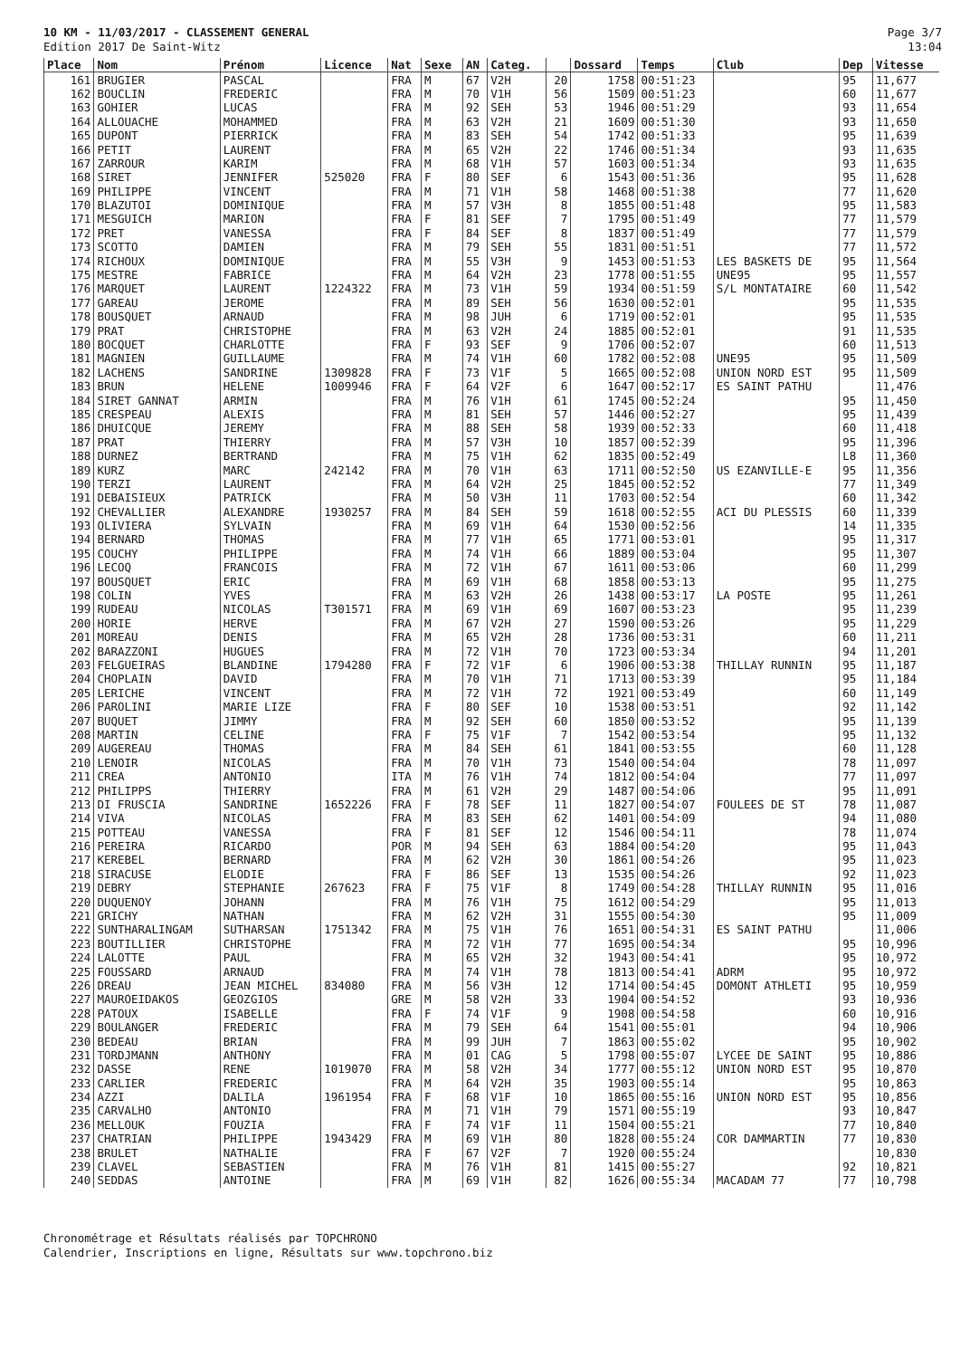10 KM - 11/03/2017 - CLASSEMENT GENERAL
Edition 2017 De Saint-Witz
Page 3/7
13:04
| Place | Nom | Prénom | Licence | Nat | Sexe | AN | Categ. | | Dossard | Temps | Club | Dep | Vitesse |
| --- | --- | --- | --- | --- | --- | --- | --- | --- | --- | --- | --- | --- | --- |
| 161 | BRUGIER | PASCAL | | FRA | M | 67 | V2H | 20 | 1758 | 00:51:23 | | 95 | 11,677 |
| 162 | BOUCLIN | FREDERIC | | FRA | M | 70 | V1H | 56 | 1509 | 00:51:23 | | 60 | 11,677 |
| 163 | GOHIER | LUCAS | | FRA | M | 92 | SEH | 53 | 1946 | 00:51:29 | | 93 | 11,654 |
| 164 | ALLOUACHE | MOHAMMED | | FRA | M | 63 | V2H | 21 | 1609 | 00:51:30 | | 93 | 11,650 |
| 165 | DUPONT | PIERRICK | | FRA | M | 83 | SEH | 54 | 1742 | 00:51:33 | | 95 | 11,639 |
| 166 | PETIT | LAURENT | | FRA | M | 65 | V2H | 22 | 1746 | 00:51:34 | | 93 | 11,635 |
| 167 | ZARROUR | KARIM | | FRA | M | 68 | V1H | 57 | 1603 | 00:51:34 | | 93 | 11,635 |
| 168 | SIRET | JENNIFER | 525020 | FRA | F | 80 | SEF | 6 | 1543 | 00:51:36 | | 95 | 11,628 |
| 169 | PHILIPPE | VINCENT | | FRA | M | 71 | V1H | 58 | 1468 | 00:51:38 | | 77 | 11,620 |
| 170 | BLAZUTOI | DOMINIQUE | | FRA | M | 57 | V3H | 8 | 1855 | 00:51:48 | | 95 | 11,583 |
| 171 | MESGUICH | MARION | | FRA | F | 81 | SEF | 7 | 1795 | 00:51:49 | | 77 | 11,579 |
| 172 | PRET | VANESSA | | FRA | F | 84 | SEF | 8 | 1837 | 00:51:49 | | 77 | 11,579 |
| 173 | SCOTTO | DAMIEN | | FRA | M | 79 | SEH | 55 | 1831 | 00:51:51 | | 77 | 11,572 |
| 174 | RICHOUX | DOMINIQUE | | FRA | M | 55 | V3H | 9 | 1453 | 00:51:53 | LES BASKETS DE | 95 | 11,564 |
| 175 | MESTRE | FABRICE | | FRA | M | 64 | V2H | 23 | 1778 | 00:51:55 | UNE95 | 95 | 11,557 |
| 176 | MARQUET | LAURENT | 1224322 | FRA | M | 73 | V1H | 59 | 1934 | 00:51:59 | S/L MONTATAIRE | 60 | 11,542 |
| 177 | GAREAU | JEROME | | FRA | M | 89 | SEH | 56 | 1630 | 00:52:01 | | 95 | 11,535 |
| 178 | BOUSQUET | ARNAUD | | FRA | M | 98 | JUH | 6 | 1719 | 00:52:01 | | 95 | 11,535 |
| 179 | PRAT | CHRISTOPHE | | FRA | M | 63 | V2H | 24 | 1885 | 00:52:01 | | 91 | 11,535 |
| 180 | BOCQUET | CHARLOTTE | | FRA | F | 93 | SEF | 9 | 1706 | 00:52:07 | | 60 | 11,513 |
| 181 | MAGNIEN | GUILLAUME | | FRA | M | 74 | V1H | 60 | 1782 | 00:52:08 | UNE95 | 95 | 11,509 |
| 182 | LACHENS | SANDRINE | 1309828 | FRA | F | 73 | V1F | 5 | 1665 | 00:52:08 | UNION NORD EST | 95 | 11,509 |
| 183 | BRUN | HELENE | 1009946 | FRA | F | 64 | V2F | 6 | 1647 | 00:52:17 | ES SAINT PATHU | | 11,476 |
| 184 | SIRET GANNAT | ARMIN | | FRA | M | 76 | V1H | 61 | 1745 | 00:52:24 | | 95 | 11,450 |
| 185 | CRESPEAU | ALEXIS | | FRA | M | 81 | SEH | 57 | 1446 | 00:52:27 | | 95 | 11,439 |
| 186 | DHUICQUE | JEREMY | | FRA | M | 88 | SEH | 58 | 1939 | 00:52:33 | | 60 | 11,418 |
| 187 | PRAT | THIERRY | | FRA | M | 57 | V3H | 10 | 1857 | 00:52:39 | | 95 | 11,396 |
| 188 | DURNEZ | BERTRAND | | FRA | M | 75 | V1H | 62 | 1835 | 00:52:49 | | L8 | 11,360 |
| 189 | KURZ | MARC | 242142 | FRA | M | 70 | V1H | 63 | 1711 | 00:52:50 | US EZANVILLE-E | 95 | 11,356 |
| 190 | TERZI | LAURENT | | FRA | M | 64 | V2H | 25 | 1845 | 00:52:52 | | 77 | 11,349 |
| 191 | DEBAISIEUX | PATRICK | | FRA | M | 50 | V3H | 11 | 1703 | 00:52:54 | | 60 | 11,342 |
| 192 | CHEVALLIER | ALEXANDRE | 1930257 | FRA | M | 84 | SEH | 59 | 1618 | 00:52:55 | ACI DU PLESSIS | 60 | 11,339 |
| 193 | OLIVIERA | SYLVAIN | | FRA | M | 69 | V1H | 64 | 1530 | 00:52:56 | | 14 | 11,335 |
| 194 | BERNARD | THOMAS | | FRA | M | 77 | V1H | 65 | 1771 | 00:53:01 | | 95 | 11,317 |
| 195 | COUCHY | PHILIPPE | | FRA | M | 74 | V1H | 66 | 1889 | 00:53:04 | | 95 | 11,307 |
| 196 | LECOQ | FRANCOIS | | FRA | M | 72 | V1H | 67 | 1611 | 00:53:06 | | 60 | 11,299 |
| 197 | BOUSQUET | ERIC | | FRA | M | 69 | V1H | 68 | 1858 | 00:53:13 | | 95 | 11,275 |
| 198 | COLIN | YVES | | FRA | M | 63 | V2H | 26 | 1438 | 00:53:17 | LA POSTE | 95 | 11,261 |
| 199 | RUDEAU | NICOLAS | T301571 | FRA | M | 69 | V1H | 69 | 1607 | 00:53:23 | | 95 | 11,239 |
| 200 | HORIE | HERVE | | FRA | M | 67 | V2H | 27 | 1590 | 00:53:26 | | 95 | 11,229 |
| 201 | MOREAU | DENIS | | FRA | M | 65 | V2H | 28 | 1736 | 00:53:31 | | 60 | 11,211 |
| 202 | BARAZZONI | HUGUES | | FRA | M | 72 | V1H | 70 | 1723 | 00:53:34 | | 94 | 11,201 |
| 203 | FELGUEIRAS | BLANDINE | 1794280 | FRA | F | 72 | V1F | 6 | 1906 | 00:53:38 | THILLAY RUNNIN | 95 | 11,187 |
| 204 | CHOPLAIN | DAVID | | FRA | M | 70 | V1H | 71 | 1713 | 00:53:39 | | 95 | 11,184 |
| 205 | LERICHE | VINCENT | | FRA | M | 72 | V1H | 72 | 1921 | 00:53:49 | | 60 | 11,149 |
| 206 | PAROLINI | MARIE LIZE | | FRA | F | 80 | SEF | 10 | 1538 | 00:53:51 | | 92 | 11,142 |
| 207 | BUQUET | JIMMY | | FRA | M | 92 | SEH | 60 | 1850 | 00:53:52 | | 95 | 11,139 |
| 208 | MARTIN | CELINE | | FRA | F | 75 | V1F | 7 | 1542 | 00:53:54 | | 95 | 11,132 |
| 209 | AUGEREAU | THOMAS | | FRA | M | 84 | SEH | 61 | 1841 | 00:53:55 | | 60 | 11,128 |
| 210 | LENOIR | NICOLAS | | FRA | M | 70 | V1H | 73 | 1540 | 00:54:04 | | 78 | 11,097 |
| 211 | CREA | ANTONIO | | ITA | M | 76 | V1H | 74 | 1812 | 00:54:04 | | 77 | 11,097 |
| 212 | PHILIPPS | THIERRY | | FRA | M | 61 | V2H | 29 | 1487 | 00:54:06 | | 95 | 11,091 |
| 213 | DI FRUSCIA | SANDRINE | 1652226 | FRA | F | 78 | SEF | 11 | 1827 | 00:54:07 | FOULEES DE ST | 78 | 11,087 |
| 214 | VIVA | NICOLAS | | FRA | M | 83 | SEH | 62 | 1401 | 00:54:09 | | 94 | 11,080 |
| 215 | POTTEAU | VANESSA | | FRA | F | 81 | SEF | 12 | 1546 | 00:54:11 | | 78 | 11,074 |
| 216 | PEREIRA | RICARDO | | POR | M | 94 | SEH | 63 | 1884 | 00:54:20 | | 95 | 11,043 |
| 217 | KEREBEL | BERNARD | | FRA | M | 62 | V2H | 30 | 1861 | 00:54:26 | | 95 | 11,023 |
| 218 | SIRACUSE | ELODIE | | FRA | F | 86 | SEF | 13 | 1535 | 00:54:26 | | 92 | 11,023 |
| 219 | DEBRY | STEPHANIE | 267623 | FRA | F | 75 | V1F | 8 | 1749 | 00:54:28 | THILLAY RUNNIN | 95 | 11,016 |
| 220 | DUQUENOY | JOHANN | | FRA | M | 76 | V1H | 75 | 1612 | 00:54:29 | | 95 | 11,013 |
| 221 | GRICHY | NATHAN | | FRA | M | 62 | V2H | 31 | 1555 | 00:54:30 | | 95 | 11,009 |
| 222 | SUNTHARALINGAM | SUTHARSAN | 1751342 | FRA | M | 75 | V1H | 76 | 1651 | 00:54:31 | ES SAINT PATHU | | 11,006 |
| 223 | BOUTILLIER | CHRISTOPHE | | FRA | M | 72 | V1H | 77 | 1695 | 00:54:34 | | 95 | 10,996 |
| 224 | LALOTTE | PAUL | | FRA | M | 65 | V2H | 32 | 1943 | 00:54:41 | | 95 | 10,972 |
| 225 | FOUSSARD | ARNAUD | | FRA | M | 74 | V1H | 78 | 1813 | 00:54:41 | ADRM | 95 | 10,972 |
| 226 | DREAU | JEAN MICHEL | 834080 | FRA | M | 56 | V3H | 12 | 1714 | 00:54:45 | DOMONT ATHLETI | 95 | 10,959 |
| 227 | MAUROEIDAKOS | GEOZGIOS | | GRE | M | 58 | V2H | 33 | 1904 | 00:54:52 | | 93 | 10,936 |
| 228 | PATOUX | ISABELLE | | FRA | F | 74 | V1F | 9 | 1908 | 00:54:58 | | 60 | 10,916 |
| 229 | BOULANGER | FREDERIC | | FRA | M | 79 | SEH | 64 | 1541 | 00:55:01 | | 94 | 10,906 |
| 230 | BEDEAU | BRIAN | | FRA | M | 99 | JUH | 7 | 1863 | 00:55:02 | | 95 | 10,902 |
| 231 | TORDJMANN | ANTHONY | | FRA | M | 01 | CAG | 5 | 1798 | 00:55:07 | LYCEE DE SAINT | 95 | 10,886 |
| 232 | DASSE | RENE | 1019070 | FRA | M | 58 | V2H | 34 | 1777 | 00:55:12 | UNION NORD EST | 95 | 10,870 |
| 233 | CARLIER | FREDERIC | | FRA | M | 64 | V2H | 35 | 1903 | 00:55:14 | | 95 | 10,863 |
| 234 | AZZI | DALILA | 1961954 | FRA | F | 68 | V1F | 10 | 1865 | 00:55:16 | UNION NORD EST | 95 | 10,856 |
| 235 | CARVALHO | ANTONIO | | FRA | M | 71 | V1H | 79 | 1571 | 00:55:19 | | 93 | 10,847 |
| 236 | MELLOUK | FOUZIA | | FRA | F | 74 | V1F | 11 | 1504 | 00:55:21 | | 77 | 10,840 |
| 237 | CHATRIAN | PHILIPPE | 1943429 | FRA | M | 69 | V1H | 80 | 1828 | 00:55:24 | COR DAMMARTIN | 77 | 10,830 |
| 238 | BRULET | NATHALIE | | FRA | F | 67 | V2F | 7 | 1920 | 00:55:24 | | | 10,830 |
| 239 | CLAVEL | SEBASTIEN | | FRA | M | 76 | V1H | 81 | 1415 | 00:55:27 | | 92 | 10,821 |
| 240 | SEDDAS | ANTOINE | | FRA | M | 69 | V1H | 82 | 1626 | 00:55:34 | MACADAM 77 | 77 | 10,798 |
Chronométrage et Résultats réalisés par TOPCHRONO
Calendrier, Inscriptions en ligne, Résultats sur www.topchrono.biz